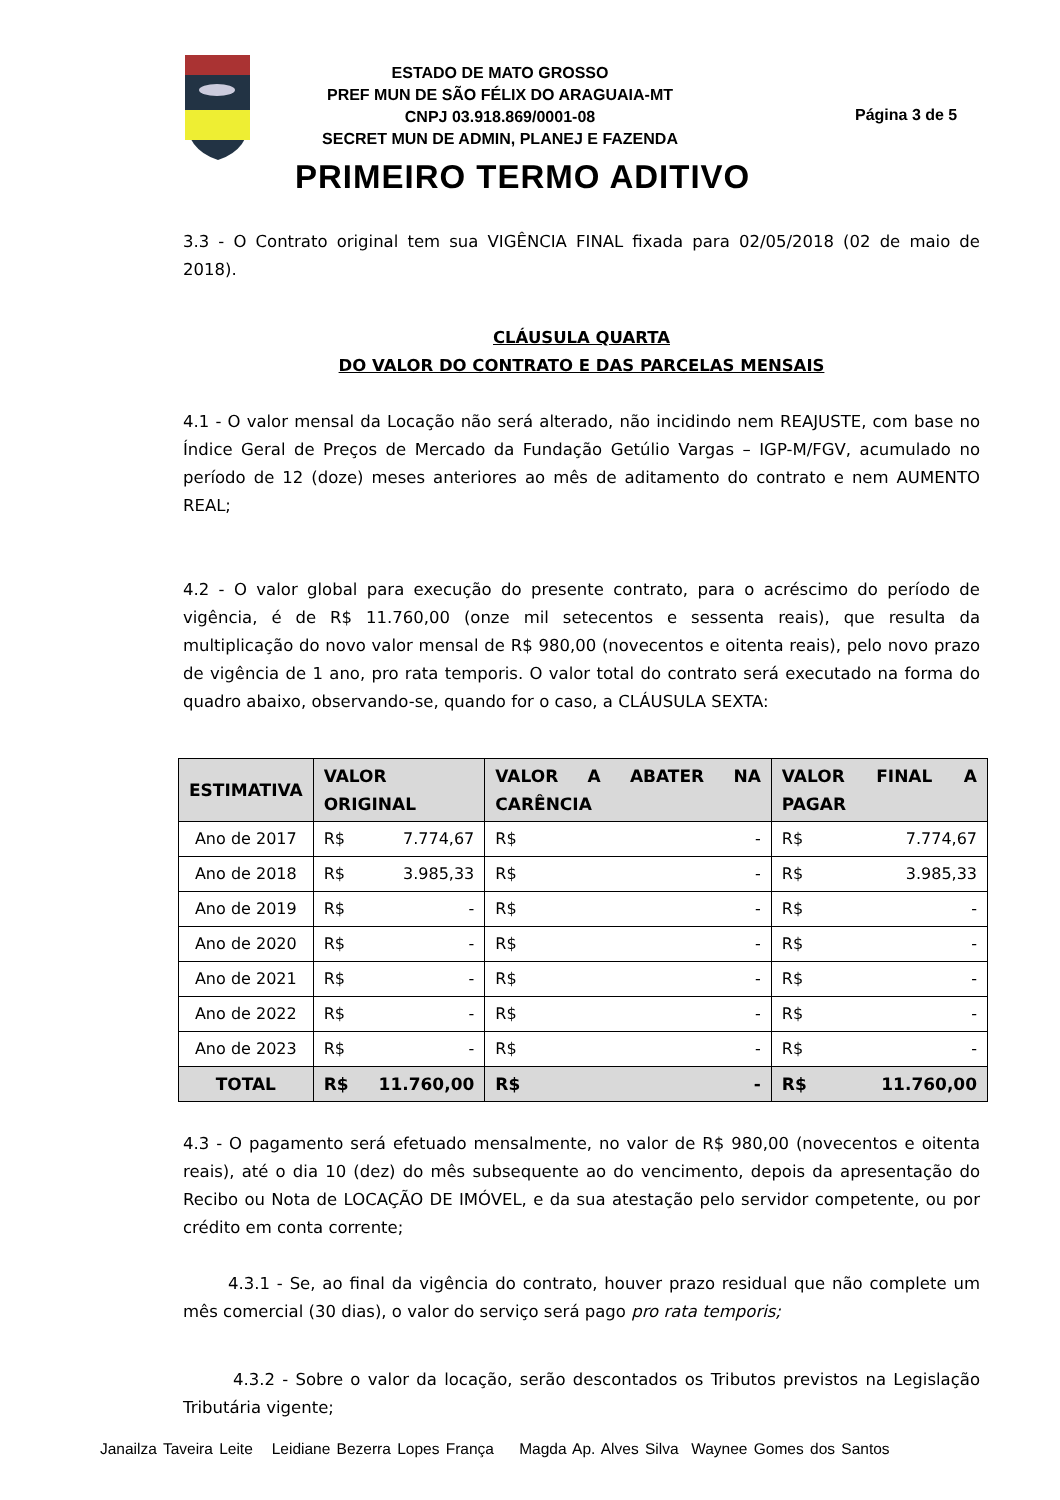ESTADO DE MATO GROSSO
PREF MUN DE SÃO FÉLIX DO ARAGUAIA-MT
CNPJ 03.918.869/0001-08
SECRET MUN DE ADMIN, PLANEJ E FAZENDA
Página 3 de 5
PRIMEIRO TERMO ADITIVO
3.3 - O Contrato original tem sua VIGÊNCIA FINAL fixada para 02/05/2018 (02 de maio de 2018).
CLÁUSULA QUARTA
DO VALOR DO CONTRATO E DAS PARCELAS MENSAIS
4.1 - O valor mensal da Locação não será alterado, não incidindo nem REAJUSTE, com base no Índice Geral de Preços de Mercado da Fundação Getúlio Vargas – IGP-M/FGV, acumulado no período de 12 (doze) meses anteriores ao mês de aditamento do contrato e nem AUMENTO REAL;
4.2 - O valor global para execução do presente contrato, para o acréscimo do período de vigência, é de R$ 11.760,00 (onze mil setecentos e sessenta reais), que resulta da multiplicação do novo valor mensal de R$ 980,00 (novecentos e oitenta reais), pelo novo prazo de vigência de 1 ano, pro rata temporis. O valor total do contrato será executado na forma do quadro abaixo, observando-se, quando for o caso, a CLÁUSULA SEXTA:
| ESTIMATIVA | VALOR ORIGINAL | VALOR A ABATER NA CARÊNCIA | VALOR FINAL A PAGAR |
| --- | --- | --- | --- |
| Ano de 2017 | R$ 7.774,67 | R$ - | R$ 7.774,67 |
| Ano de 2018 | R$ 3.985,33 | R$ - | R$ 3.985,33 |
| Ano de 2019 | R$ - | R$ - | R$ - |
| Ano de 2020 | R$ - | R$ - | R$ - |
| Ano de 2021 | R$ - | R$ - | R$ - |
| Ano de 2022 | R$ - | R$ - | R$ - |
| Ano de 2023 | R$ - | R$ - | R$ - |
| TOTAL | R$ 11.760,00 | R$ - | R$ 11.760,00 |
4.3 - O pagamento será efetuado mensalmente, no valor de R$ 980,00 (novecentos e oitenta reais), até o dia 10 (dez) do mês subsequente ao do vencimento, depois da apresentação do Recibo ou Nota de LOCAÇÃO DE IMÓVEL, e da sua atestação pelo servidor competente, ou por crédito em conta corrente;
4.3.1 - Se, ao final da vigência do contrato, houver prazo residual que não complete um mês comercial (30 dias), o valor do serviço será pago pro rata temporis;
4.3.2 - Sobre o valor da locação, serão descontados os Tributos previstos na Legislação Tributária vigente;
Janailza Taveira Leite Leidiane Bezerra Lopes França Magda Ap. Alves Silva Waynee Gomes dos Santos